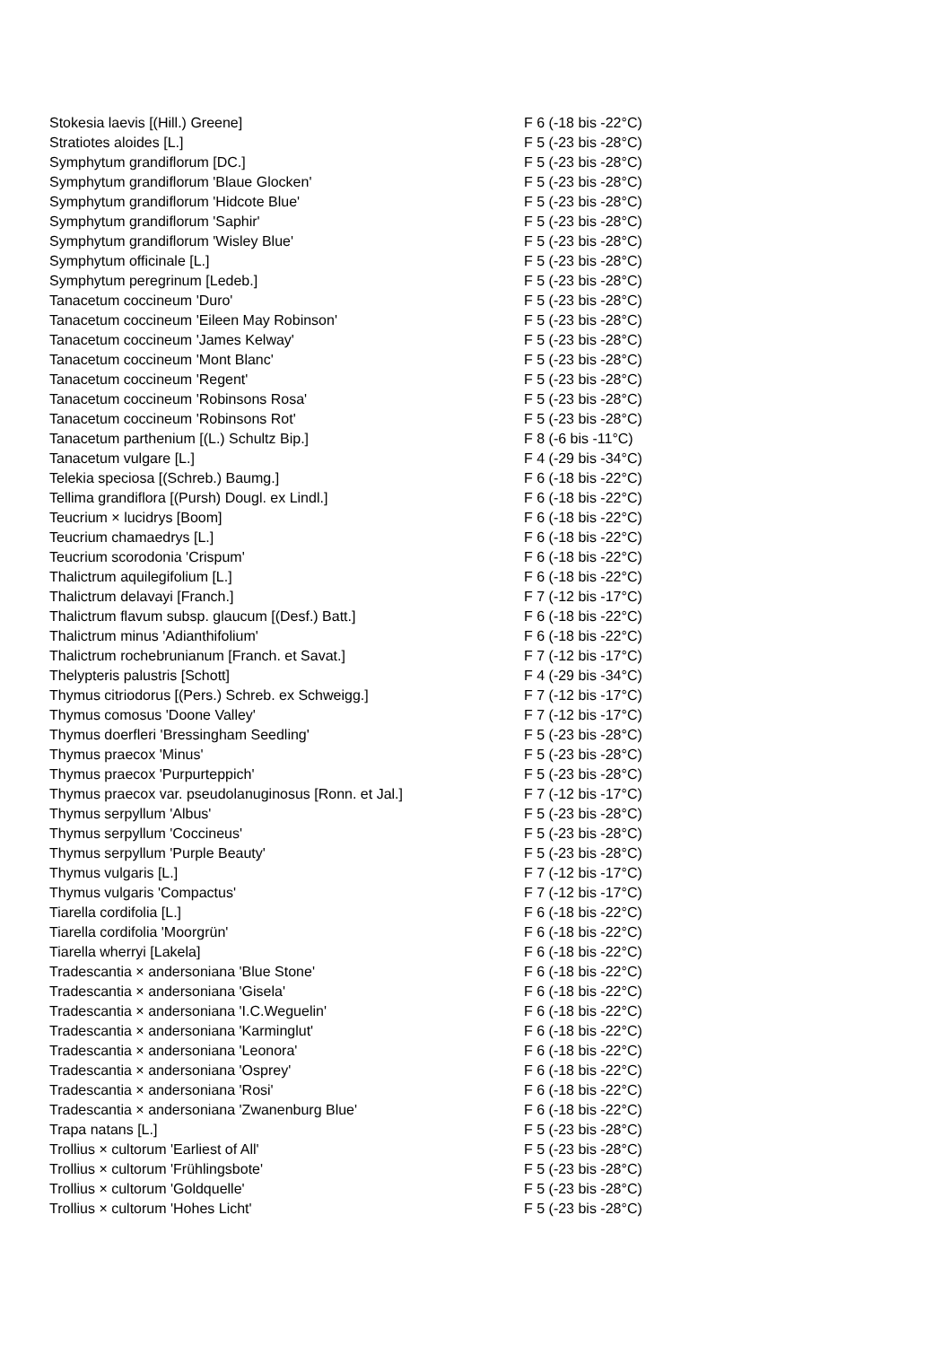| Stokesia laevis [(Hill.) Greene] | F 6 (-18 bis -22°C) |
| Stratiotes aloides [L.] | F 5 (-23 bis -28°C) |
| Symphytum grandiflorum [DC.] | F 5 (-23 bis -28°C) |
| Symphytum grandiflorum 'Blaue Glocken' | F 5 (-23 bis -28°C) |
| Symphytum grandiflorum 'Hidcote Blue' | F 5 (-23 bis -28°C) |
| Symphytum grandiflorum 'Saphir' | F 5 (-23 bis -28°C) |
| Symphytum grandiflorum 'Wisley Blue' | F 5 (-23 bis -28°C) |
| Symphytum officinale [L.] | F 5 (-23 bis -28°C) |
| Symphytum peregrinum [Ledeb.] | F 5 (-23 bis -28°C) |
| Tanacetum coccineum 'Duro' | F 5 (-23 bis -28°C) |
| Tanacetum coccineum 'Eileen May Robinson' | F 5 (-23 bis -28°C) |
| Tanacetum coccineum 'James Kelway' | F 5 (-23 bis -28°C) |
| Tanacetum coccineum 'Mont Blanc' | F 5 (-23 bis -28°C) |
| Tanacetum coccineum 'Regent' | F 5 (-23 bis -28°C) |
| Tanacetum coccineum 'Robinsons Rosa' | F 5 (-23 bis -28°C) |
| Tanacetum coccineum 'Robinsons Rot' | F 5 (-23 bis -28°C) |
| Tanacetum parthenium [(L.) Schultz Bip.] | F 8 (-6 bis -11°C) |
| Tanacetum vulgare [L.] | F 4 (-29 bis -34°C) |
| Telekia speciosa [(Schreb.) Baumg.] | F 6 (-18 bis -22°C) |
| Tellima grandiflora [(Pursh) Dougl. ex Lindl.] | F 6 (-18 bis -22°C) |
| Teucrium × lucidrys [Boom] | F 6 (-18 bis -22°C) |
| Teucrium chamaedrys [L.] | F 6 (-18 bis -22°C) |
| Teucrium scorodonia 'Crispum' | F 6 (-18 bis -22°C) |
| Thalictrum aquilegifolium [L.] | F 6 (-18 bis -22°C) |
| Thalictrum delavayi [Franch.] | F 7 (-12 bis -17°C) |
| Thalictrum flavum subsp. glaucum [(Desf.) Batt.] | F 6 (-18 bis -22°C) |
| Thalictrum minus 'Adianthifolium' | F 6 (-18 bis -22°C) |
| Thalictrum rochebrunianum [Franch. et Savat.] | F 7 (-12 bis -17°C) |
| Thelypteris palustris [Schott] | F 4 (-29 bis -34°C) |
| Thymus citriodorus [(Pers.) Schreb. ex Schweigg.] | F 7 (-12 bis -17°C) |
| Thymus comosus 'Doone Valley' | F 7 (-12 bis -17°C) |
| Thymus doerfleri 'Bressingham Seedling' | F 5 (-23 bis -28°C) |
| Thymus praecox 'Minus' | F 5 (-23 bis -28°C) |
| Thymus praecox 'Purpurteppich' | F 5 (-23 bis -28°C) |
| Thymus praecox var. pseudolanuginosus [Ronn. et Jal.] | F 7 (-12 bis -17°C) |
| Thymus serpyllum 'Albus' | F 5 (-23 bis -28°C) |
| Thymus serpyllum 'Coccineus' | F 5 (-23 bis -28°C) |
| Thymus serpyllum 'Purple Beauty' | F 5 (-23 bis -28°C) |
| Thymus vulgaris [L.] | F 7 (-12 bis -17°C) |
| Thymus vulgaris 'Compactus' | F 7 (-12 bis -17°C) |
| Tiarella cordifolia [L.] | F 6 (-18 bis -22°C) |
| Tiarella cordifolia 'Moorgrün' | F 6 (-18 bis -22°C) |
| Tiarella wherryi [Lakela] | F 6 (-18 bis -22°C) |
| Tradescantia × andersoniana 'Blue Stone' | F 6 (-18 bis -22°C) |
| Tradescantia × andersoniana 'Gisela' | F 6 (-18 bis -22°C) |
| Tradescantia × andersoniana 'I.C.Weguelin' | F 6 (-18 bis -22°C) |
| Tradescantia × andersoniana 'Karminglut' | F 6 (-18 bis -22°C) |
| Tradescantia × andersoniana 'Leonora' | F 6 (-18 bis -22°C) |
| Tradescantia × andersoniana 'Osprey' | F 6 (-18 bis -22°C) |
| Tradescantia × andersoniana 'Rosi' | F 6 (-18 bis -22°C) |
| Tradescantia × andersoniana 'Zwanenburg Blue' | F 6 (-18 bis -22°C) |
| Trapa natans [L.] | F 5 (-23 bis -28°C) |
| Trollius × cultorum 'Earliest of All' | F 5 (-23 bis -28°C) |
| Trollius × cultorum 'Frühlingsbote' | F 5 (-23 bis -28°C) |
| Trollius × cultorum 'Goldquelle' | F 5 (-23 bis -28°C) |
| Trollius × cultorum 'Hohes Licht' | F 5 (-23 bis -28°C) |